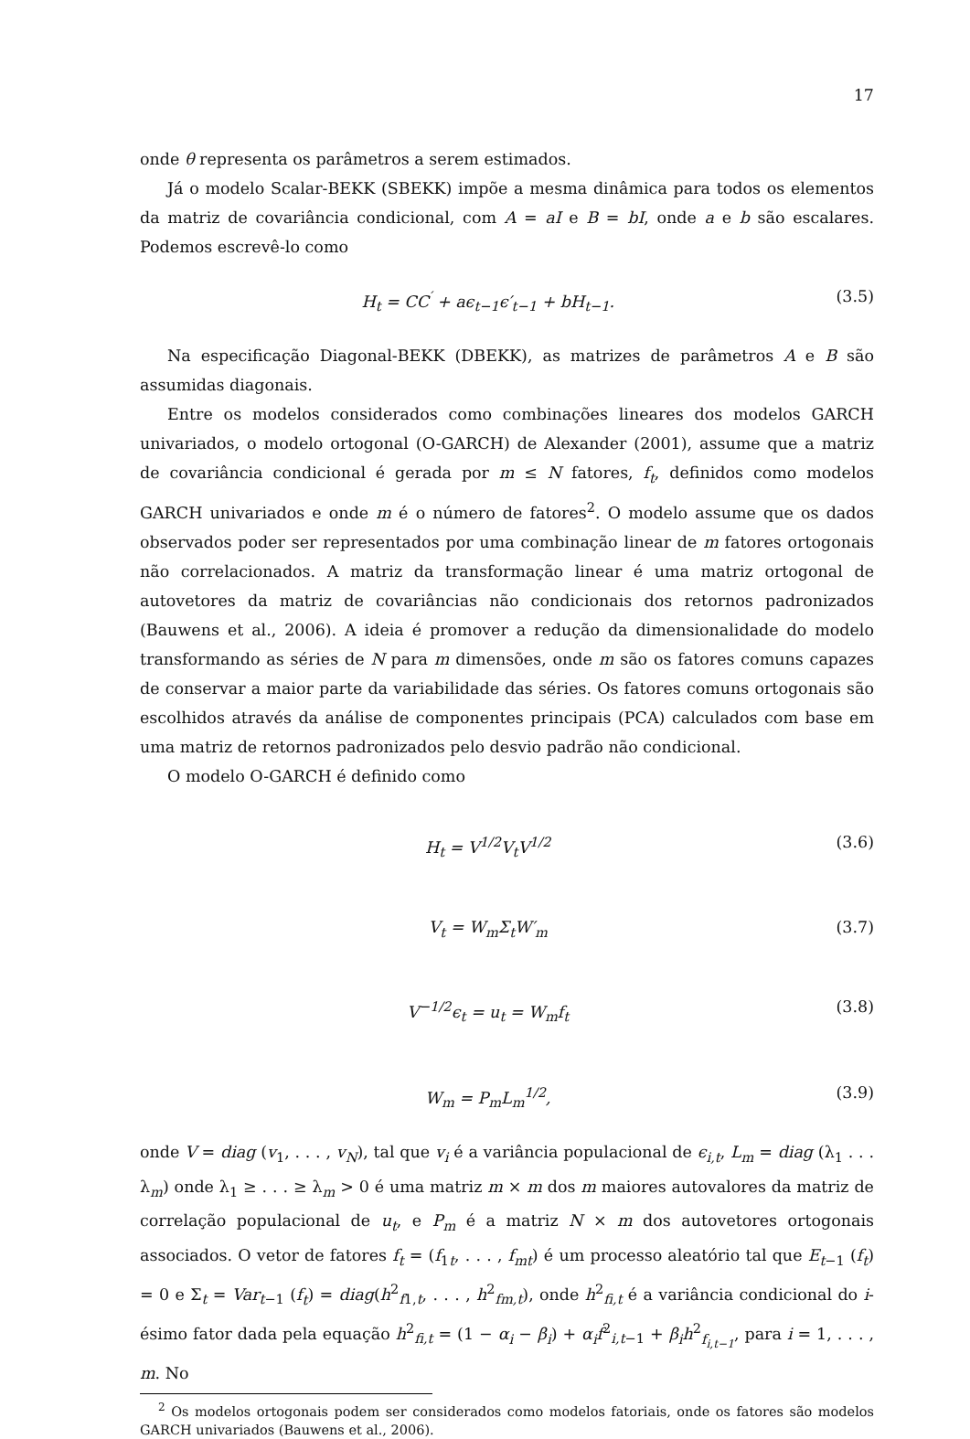17
onde θ representa os parâmetros a serem estimados.
Já o modelo Scalar-BEKK (SBEKK) impõe a mesma dinâmica para todos os elementos da matriz de covariância condicional, com A = aI e B = bI, onde a e b são escalares. Podemos escrevê-lo como
H<sub>t</sub> = CC<sup>′</sup> + aϵ<sub>t−1</sub>ϵ′<sub>t−1</sub> + bH<sub>t−1</sub>. (3.5)
Na especificação Diagonal-BEKK (DBEKK), as matrizes de parâmetros A e B são assumidas diagonais.
Entre os modelos considerados como combinações lineares dos modelos GARCH univariados, o modelo ortogonal (O-GARCH) de Alexander (2001), assume que a matriz de covariância condicional é gerada por m ≤ N fatores, f<sub>t</sub>, definidos como modelos GARCH univariados e onde m é o número de fatores<sup>2</sup>. O modelo assume que os dados observados poder ser representados por uma combinação linear de m fatores ortogonais não correlacionados. A matriz da transformação linear é uma matriz ortogonal de autovetores da matriz de covariâncias não condicionais dos retornos padronizados (Bauwens et al., 2006). A ideia é promover a redução da dimensionalidade do modelo transformando as séries de N para m dimensões, onde m são os fatores comuns capazes de conservar a maior parte da variabilidade das séries. Os fatores comuns ortogonais são escolhidos através da análise de componentes principais (PCA) calculados com base em uma matriz de retornos padronizados pelo desvio padrão não condicional.
O modelo O-GARCH é definido como
H<sub>t</sub> = V<sup>1/2</sup>V<sub>t</sub>V<sup>1/2</sup> (3.6)
V<sub>t</sub> = W<sub>m</sub>Σ<sub>t</sub>W′<sub>m</sub> (3.7)
V<sup>−1/2</sup>ϵ<sub>t</sub> = u<sub>t</sub> = W<sub>m</sub>f<sub>t</sub> (3.8)
W<sub>m</sub> = P<sub>m</sub>L<sub>m</sub><sup>1/2</sup>, (3.9)
onde V = diag (v<sub>1</sub>, . . . , v<sub>N</sub>), tal que v<sub>i</sub> é a variância populacional de ϵ<sub>i,t</sub>, L<sub>m</sub> = diag (λ<sub>1</sub> . . . λ<sub>m</sub>) onde λ<sub>1</sub> ≥ . . . ≥ λ<sub>m</sub> > 0 é uma matriz m × m dos m maiores autovalores da matriz de correlação populacional de u<sub>t</sub>, e P<sub>m</sub> é a matriz N × m dos autovetores ortogonais associados. O vetor de fatores f<sub>t</sub> = (f<sub>1t</sub>, . . . , f<sub>mt</sub>) é um processo aleatório tal que E<sub>t−1</sub> (f<sub>t</sub>) = 0 e Σ<sub>t</sub> = Var<sub>t−1</sub> (f<sub>t</sub>) = diag(h<sup>2</sup><sub>f1,t</sub>, . . . , h<sup>2</sup><sub>fm,t</sub>), onde h<sup>2</sup><sub>fi,t</sub> é a variância condicional do i-ésimo fator dada pela equação h<sup>2</sup><sub>fi,t</sub> = (1 − α<sub>i</sub> − β<sub>i</sub>) + α<sub>i</sub>f<sup>2</sup><sub>i,t−1</sub> + β<sub>i</sub>h<sup>2</sup><sub>f<sub>i,t−1</sub></sub>, para i = 1, . . . , m. No
<sup>2</sup> Os modelos ortogonais podem ser considerados como modelos fatoriais, onde os fatores são modelos GARCH univariados (Bauwens et al., 2006).